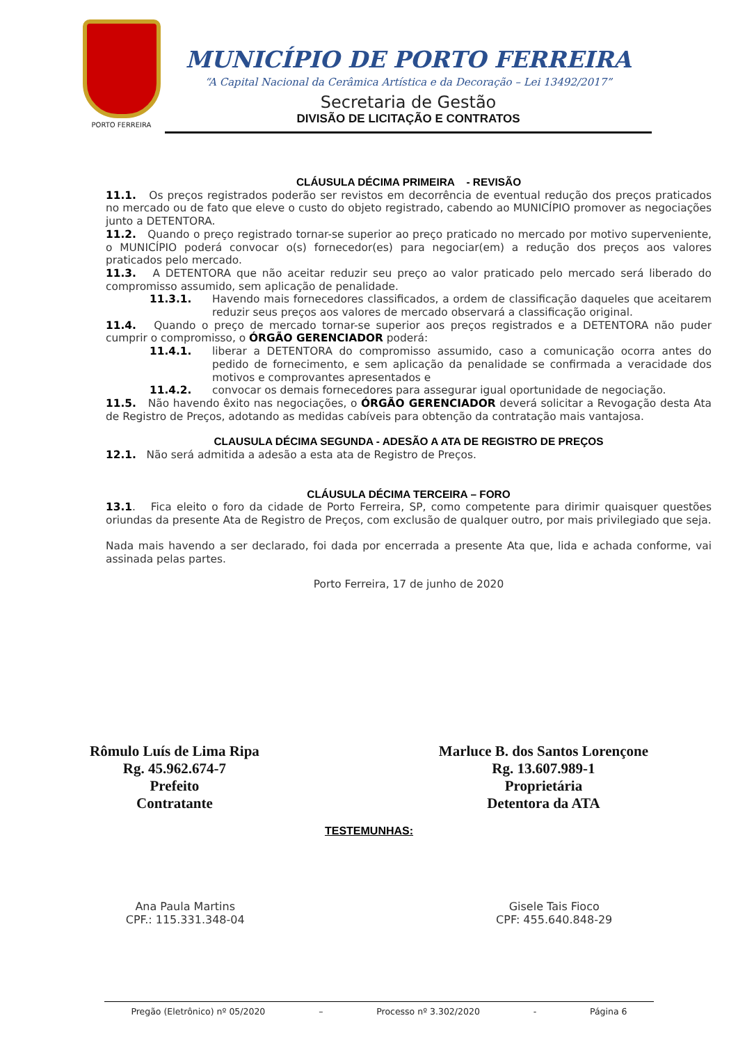PORTO FERREIRA
MUNICÍPIO DE PORTO FERREIRA
“A Capital Nacional da Cerâmica Artística e da Decoração – Lei 13492/2017”
Secretaria de Gestão
DIVISÃO DE LICITAÇÃO E CONTRATOS
CLÁUSULA DÉCIMA PRIMEIRA - REVISÃO
11.1. Os preços registrados poderão ser revistos em decorrência de eventual redução dos preços praticados no mercado ou de fato que eleve o custo do objeto registrado, cabendo ao MUNICÍPIO promover as negociações junto a DETENTORA.
11.2. Quando o preço registrado tornar-se superior ao preço praticado no mercado por motivo superveniente, o MUNICÍPIO poderá convocar o(s) fornecedor(es) para negociar(em) a redução dos preços aos valores praticados pelo mercado.
11.3. A DETENTORA que não aceitar reduzir seu preço ao valor praticado pelo mercado será liberado do compromisso assumido, sem aplicação de penalidade.
11.3.1. Havendo mais fornecedores classificados, a ordem de classificação daqueles que aceitarem reduzir seus preços aos valores de mercado observará a classificação original.
11.4. Quando o preço de mercado tornar-se superior aos preços registrados e a DETENTORA não puder cumprir o compromisso, o ÓRGÃO GERENCIADOR poderá:
11.4.1. liberar a DETENTORA do compromisso assumido, caso a comunicação ocorra antes do pedido de fornecimento, e sem aplicação da penalidade se confirmada a veracidade dos motivos e comprovantes apresentados e
11.4.2. convocar os demais fornecedores para assegurar igual oportunidade de negociação.
11.5. Não havendo êxito nas negociações, o ÓRGÃO GERENCIADOR deverá solicitar a Revogação desta Ata de Registro de Preços, adotando as medidas cabíveis para obtenção da contratação mais vantajosa.
CLAUSULA DÉCIMA SEGUNDA - ADESÃO A ATA DE REGISTRO DE PREÇOS
12.1. Não será admitida a adesão a esta ata de Registro de Preços.
CLÁUSULA DÉCIMA TERCEIRA – FORO
13.1. Fica eleito o foro da cidade de Porto Ferreira, SP, como competente para dirimir quaisquer questões oriundas da presente Ata de Registro de Preços, com exclusão de qualquer outro, por mais privilegiado que seja.
Nada mais havendo a ser declarado, foi dada por encerrada a presente Ata que, lida e achada conforme, vai assinada pelas partes.
Porto Ferreira, 17 de junho de 2020
Rômulo Luís de Lima Ripa
Rg. 45.962.674-7
Prefeito
Contratante
Marluce B. dos Santos Lorençone
Rg. 13.607.989-1
Proprietária
Detentora da ATA
TESTEMUNHAS:
Ana Paula Martins
CPF.: 115.331.348-04
Gisele Tais Fioco
CPF: 455.640.848-29
Pregão (Eletrônico) nº 05/2020 – Processo nº 3.302/2020 - Página 6